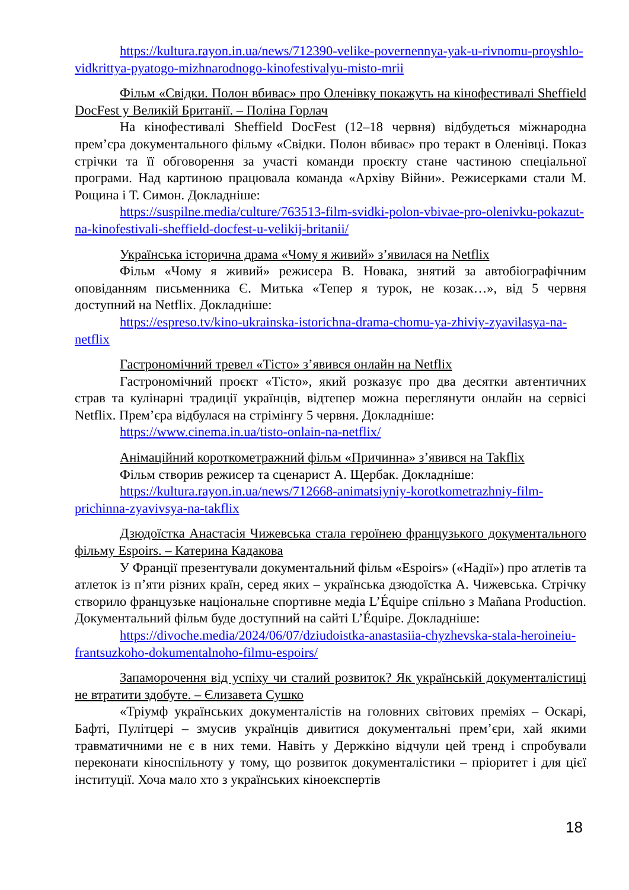https://kultura.rayon.in.ua/news/712390-velike-povernennya-yak-u-rivnomu-proyshlo-vidkrittya-pyatogo-mizhnarodnogo-kinofestivalyu-misto-mrii
Фільм «Свідки. Полон вбиває» про Оленівку покажуть на кінофестивалі Sheffield DocFest у Великій Британії. – Поліна Горлач
На кінофестивалі Sheffield DocFest (12–18 червня) відбудеться міжнародна прем’єра документального фільму «Свідки. Полон вбиває» про теракт в Оленівці. Показ стрічки та її обговорення за участі команди проєкту стане частиною спеціальної програми. Над картиною працювала команда «Архіву Війни». Режисерками стали М. Рощина і Т. Симон. Докладніше:
https://suspilne.media/culture/763513-film-svidki-polon-vbivae-pro-olenivku-pokazut-na-kinofestivali-sheffield-docfest-u-velikij-britanii/
Українська історична драма «Чому я живий» з’явилася на Netflix
Фільм «Чому я живий» режисера В. Новака, знятий за автобіографічним оповіданням письменника Є. Митька «Тепер я турок, не козак…», від 5 червня доступний на Netflix. Докладніше:
https://espreso.tv/kino-ukrainska-istorichna-drama-chomu-ya-zhiviy-zyavilasya-na-netflix
Гастрономічний тревел «Тісто» з’явився онлайн на Netflix
Гастрономічний проєкт «Тісто», який розказує про два десятки автентичних страв та кулінарні традиції українців, відтепер можна переглянути онлайн на сервісі Netflix. Прем’єра відбулася на стрімінгу 5 червня. Докладніше:
https://www.cinema.in.ua/tisto-onlain-na-netflix/
Анімаційний короткометражний фільм «Причинна» з’явився на Takflix
Фільм створив режисер та сценарист А. Щербак. Докладніше:
https://kultura.rayon.in.ua/news/712668-animatsiyniy-korotkometrazhniy-film-prichinna-zyavivsya-na-takflix
Дзюдоїстка Анастасія Чижевська стала героїнею французького документального фільму Espoirs. – Катерина Кадакова
У Франції презентували документальний фільм «Espoirs» («Надії») про атлетів та атлеток із п’яти різних країн, серед яких – українська дзюдоїстка А. Чижевська. Стрічку створило французьке національне спортивне медіа L’Équipe спільно з Mañana Production. Документальний фільм буде доступний на сайті L’Équipe. Докладніше:
https://divoche.media/2024/06/07/dziudoistka-anastasiia-chyzhevska-stala-heroineiu-frantsuzkoho-dokumentalnoho-filmu-espoirs/
Запаморочення від успіху чи сталий розвиток? Як українській документалістиці не втратити здобуте. – Єлизавета Сушко
«Тріумф українських документалістів на головних світових преміях – Оскарі, Бафті, Пулітцері – змусив українців дивитися документальні прем’єри, хай якими травматичними не є в них теми. Навіть у Держкіно відчули цей тренд і спробували переконати кіноспільноту у тому, що розвиток документалістики – пріоритет і для цієї інституції. Хоча мало хто з українських кіноекспертів
18